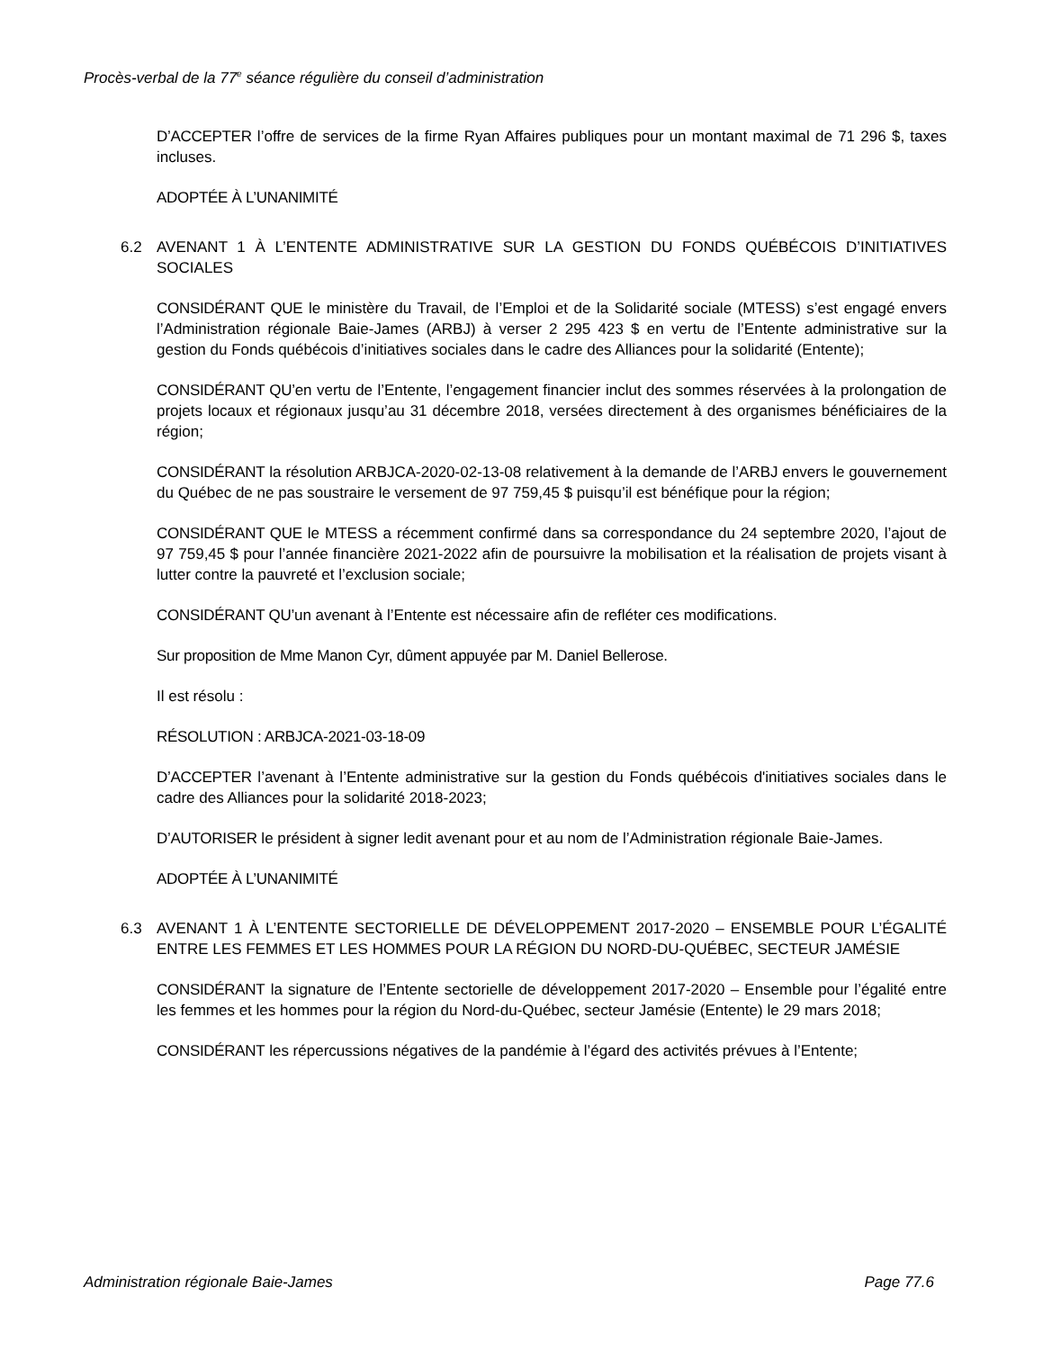Procès-verbal de la 77<sup>e</sup> séance régulière du conseil d’administration
D’ACCEPTER l’offre de services de la firme Ryan Affaires publiques pour un montant maximal de 71 296 $, taxes incluses.
ADOPTÉE À L’UNANIMITÉ
6.2 AVENANT 1 À L’ENTENTE ADMINISTRATIVE SUR LA GESTION DU FONDS QUÉBÉCOIS D’INITIATIVES SOCIALES
CONSIDÉRANT QUE le ministère du Travail, de l’Emploi et de la Solidarité sociale (MTESS) s’est engagé envers l’Administration régionale Baie-James (ARBJ) à verser 2 295 423 $ en vertu de l’Entente administrative sur la gestion du Fonds québécois d’initiatives sociales dans le cadre des Alliances pour la solidarité (Entente);
CONSIDÉRANT QU’en vertu de l’Entente, l’engagement financier inclut des sommes réservées à la prolongation de projets locaux et régionaux jusqu’au 31 décembre 2018, versées directement à des organismes bénéficiaires de la région;
CONSIDÉRANT la résolution ARBJCA-2020-02-13-08 relativement à la demande de l’ARBJ envers le gouvernement du Québec de ne pas soustraire le versement de 97 759,45 $ puisqu’il est bénéfique pour la région;
CONSIDÉRANT QUE le MTESS a récemment confirmé dans sa correspondance du 24 septembre 2020, l’ajout de 97 759,45 $ pour l’année financière 2021-2022 afin de poursuivre la mobilisation et la réalisation de projets visant à lutter contre la pauvreté et l’exclusion sociale;
CONSIDÉRANT QU’un avenant à l’Entente est nécessaire afin de refléter ces modifications.
Sur proposition de Mme Manon Cyr, dûment appuyée par M. Daniel Bellerose.
Il est résolu :
RÉSOLUTION : ARBJCA-2021-03-18-09
D’ACCEPTER l’avenant à l’Entente administrative sur la gestion du Fonds québécois d'initiatives sociales dans le cadre des Alliances pour la solidarité 2018-2023;
D’AUTORISER le président à signer ledit avenant pour et au nom de l’Administration régionale Baie-James.
ADOPTÉE À L’UNANIMITÉ
6.3 AVENANT 1 À L’ENTENTE SECTORIELLE DE DÉVELOPPEMENT 2017-2020 – ENSEMBLE POUR L’ÉGALITÉ ENTRE LES FEMMES ET LES HOMMES POUR LA RÉGION DU NORD-DU-QUÉBEC, SECTEUR JAMÉSIE
CONSIDÉRANT la signature de l’Entente sectorielle de développement 2017-2020 – Ensemble pour l’égalité entre les femmes et les hommes pour la région du Nord-du-Québec, secteur Jamésie (Entente) le 29 mars 2018;
CONSIDÉRANT les répercussions négatives de la pandémie à l’égard des activités prévues à l’Entente;
Administration régionale Baie-James Page 77.6